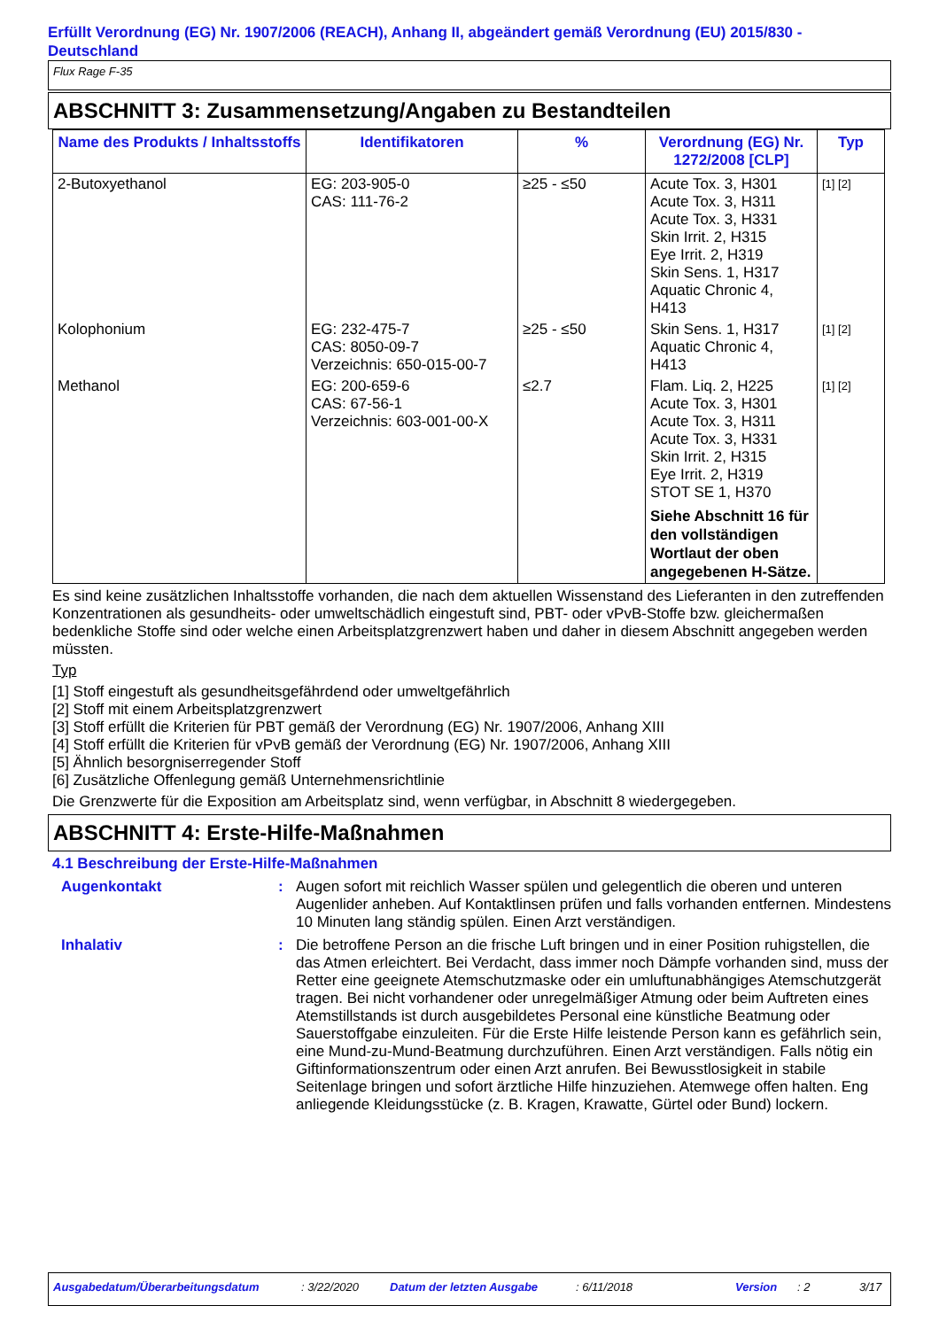Erfüllt Verordnung (EG) Nr. 1907/2006 (REACH), Anhang II, abgeändert gemäß Verordnung (EU) 2015/830 - Deutschland
Flux Rage F-35
ABSCHNITT 3: Zusammensetzung/Angaben zu Bestandteilen
| Name des Produkts / Inhaltsstoffs | Identifikatoren | % | Verordnung (EG) Nr. 1272/2008 [CLP] | Typ |
| --- | --- | --- | --- | --- |
| 2-Butoxyethanol | EG: 203-905-0 CAS: 111-76-2 | ≥25 - ≤50 | Acute Tox. 3, H301 Acute Tox. 3, H311 Acute Tox. 3, H331 Skin Irrit. 2, H315 Eye Irrit. 2, H319 Skin Sens. 1, H317 Aquatic Chronic 4, H413 | [1] [2] |
| Kolophonium | EG: 232-475-7 CAS: 8050-09-7 Verzeichnis: 650-015-00-7 | ≥25 - ≤50 | Skin Sens. 1, H317 Aquatic Chronic 4, H413 | [1] [2] |
| Methanol | EG: 200-659-6 CAS: 67-56-1 Verzeichnis: 603-001-00-X | ≤2.7 | Flam. Liq. 2, H225 Acute Tox. 3, H301 Acute Tox. 3, H311 Acute Tox. 3, H331 Skin Irrit. 2, H315 Eye Irrit. 2, H319 STOT SE 1, H370 Siehe Abschnitt 16 für den vollständigen Wortlaut der oben angegebenen H-Sätze. | [1] [2] |
Es sind keine zusätzlichen Inhaltsstoffe vorhanden, die nach dem aktuellen Wissenstand des Lieferanten in den zutreffenden Konzentrationen als gesundheits- oder umweltschädlich eingestuft sind, PBT- oder vPvB-Stoffe bzw. gleichermaßen bedenkliche Stoffe sind oder welche einen Arbeitsplatzgrenzwert haben und daher in diesem Abschnitt angegeben werden müssten.
Typ
[1] Stoff eingestuft als gesundheitsgefährdend oder umweltgefährlich
[2] Stoff mit einem Arbeitsplatzgrenzwert
[3] Stoff erfüllt die Kriterien für PBT gemäß der Verordnung (EG) Nr. 1907/2006, Anhang XIII
[4] Stoff erfüllt die Kriterien für vPvB gemäß der Verordnung (EG) Nr. 1907/2006, Anhang XIII
[5] Ähnlich besorgniserregender Stoff
[6] Zusätzliche Offenlegung gemäß Unternehmensrichtlinie
Die Grenzwerte für die Exposition am Arbeitsplatz sind, wenn verfügbar, in Abschnitt 8 wiedergegeben.
ABSCHNITT 4: Erste-Hilfe-Maßnahmen
4.1 Beschreibung der Erste-Hilfe-Maßnahmen
Augenkontakt : Augen sofort mit reichlich Wasser spülen und gelegentlich die oberen und unteren Augenlider anheben. Auf Kontaktlinsen prüfen und falls vorhanden entfernen. Mindestens 10 Minuten lang ständig spülen. Einen Arzt verständigen.
Inhalativ : Die betroffene Person an die frische Luft bringen und in einer Position ruhigstellen, die das Atmen erleichtert. Bei Verdacht, dass immer noch Dämpfe vorhanden sind, muss der Retter eine geeignete Atemschutzmaske oder ein umluftunabhängiges Atemschutzgerät tragen. Bei nicht vorhandener oder unregelmäßiger Atmung oder beim Auftreten eines Atemstillstands ist durch ausgebildetes Personal eine künstliche Beatmung oder Sauerstoffgabe einzuleiten. Für die Erste Hilfe leistende Person kann es gefährlich sein, eine Mund-zu-Mund-Beatmung durchzuführen. Einen Arzt verständigen. Falls nötig ein Giftinformationszentrum oder einen Arzt anrufen. Bei Bewusstlosigkeit in stabile Seitenlage bringen und sofort ärztliche Hilfe hinzuziehen. Atemwege offen halten. Eng anliegende Kleidungsstücke (z. B. Kragen, Krawatte, Gürtel oder Bund) lockern.
Ausgabedatum/Überarbeitungsdatum: 3/22/2020 Datum der letzten Ausgabe: 6/11/2018 Version: 2 3/17